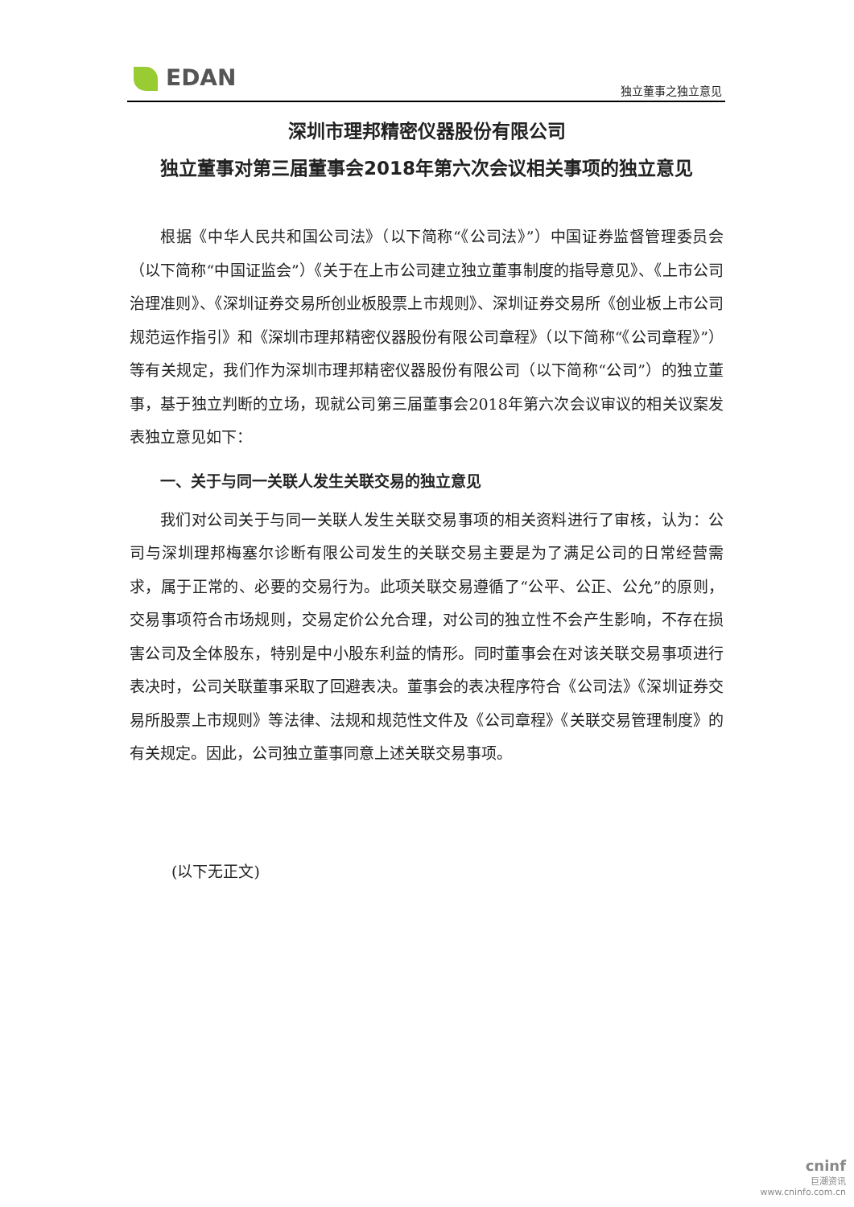EDAN 独立董事之独立意见
深圳市理邦精密仪器股份有限公司
独立董事对第三届董事会2018年第六次会议相关事项的独立意见
根据《中华人民共和国公司法》（以下简称“《公司法》”）中国证券监督管理委员会（以下简称“中国证监会”）《关于在上市公司建立独立董事制度的指导意见》、《上市公司治理准则》、《深圳证券交易所创业板股票上市规则》、深圳证券交易所《创业板上市公司规范运作指引》和《深圳市理邦精密仪器股份有限公司章程》（以下简称“《公司章程》”）等有关规定，我们作为深圳市理邦精密仪器股份有限公司（以下简称“公司”）的独立董事，基于独立判断的立场，现就公司第三届董事会2018年第六次会议审议的相关议案发表独立意见如下：
一、关于与同一关联人发生关联交易的独立意见
我们对公司关于与同一关联人发生关联交易事项的相关资料进行了审核，认为：公司与深圳理邦梅塞尔诊断有限公司发生的关联交易主要是为了满足公司的日常经营需求，属于正常的、必要的交易行为。此项关联交易遵循了“公平、公正、公允”的原则，交易事项符合市场规则，交易定价公允合理，对公司的独立性不会产生影响，不存在损害公司及全体股东，特别是中小股东利益的情形。同时董事会在对该关联交易事项进行表决时，公司关联董事采取了回避表决。董事会的表决程序符合《公司法》《深圳证券交易所股票上市规则》等法律、法规和规范性文件及《公司章程》《关联交易管理制度》的有关规定。因此，公司独立董事同意上述关联交易事项。
(以下无正文)
cninf
巨潮资讯
www.cninfo.com.cn